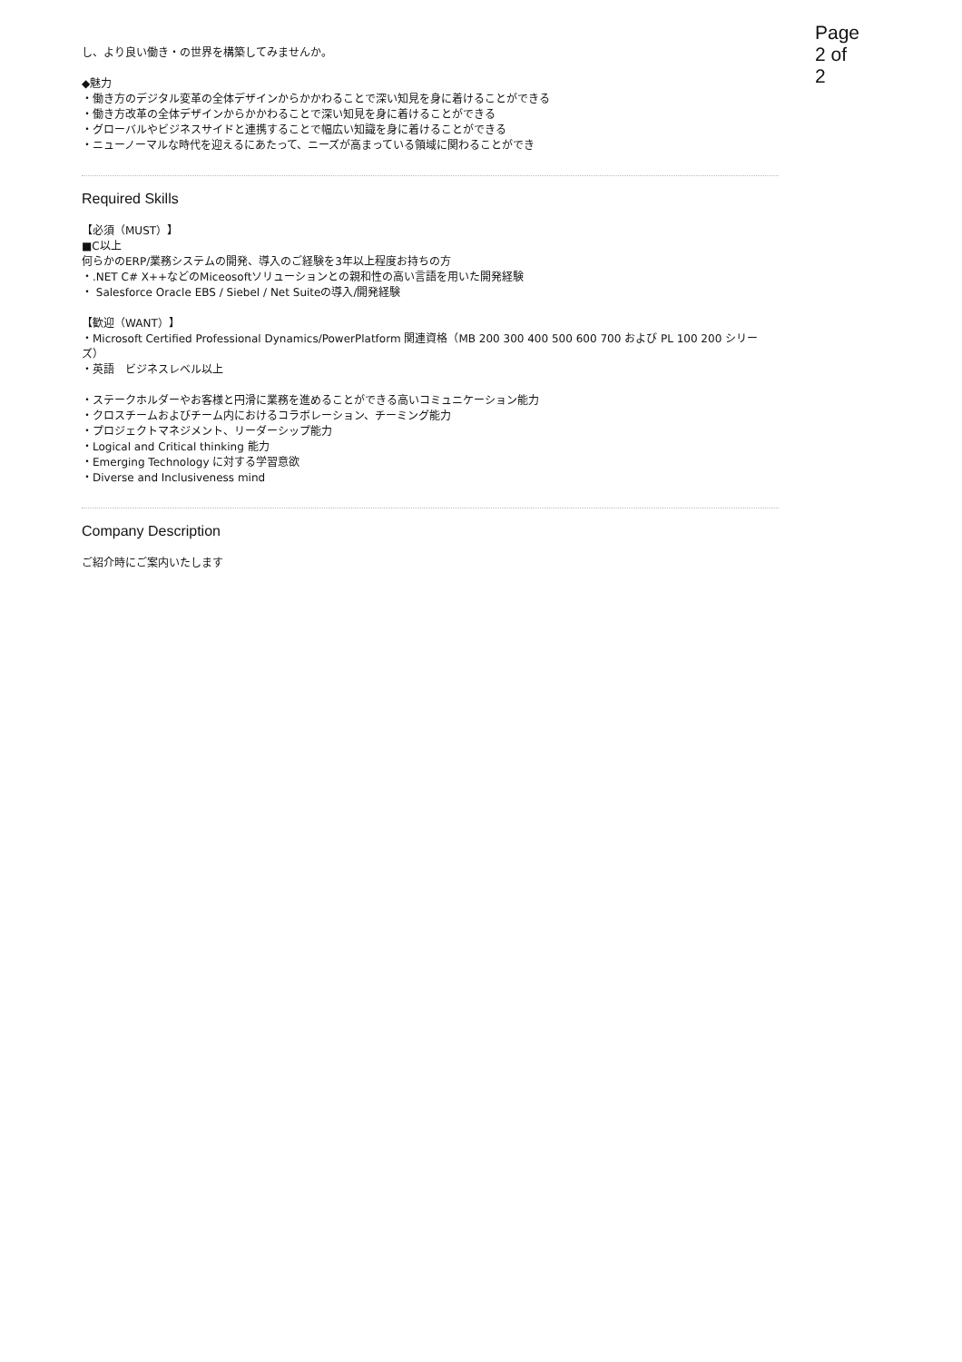Page 2 of 2
し、より良い働き・の世界を構築してみませんか。
◆魅力
・働き方のデジタル変革の全体デザインからかかわることで深い知見を身に着けることができる
・働き方改革の全体デザインからかかわることで深い知見を身に着けることができる
・グローバルやビジネスサイドと連携することで幅広い知識を身に着けることができる
・ニューノーマルな時代を迎えるにあたって、ニーズが高まっている領域に関わることができ
Required Skills
【必須（MUST）】
■C以上
何らかのERP/業務システムの開発、導入のご経験を3年以上程度お持ちの方
・.NET C# X++などのMiceosoftソリューションとの親和性の高い言語を用いた開発経験
・ Salesforce Oracle EBS / Siebel / Net Suiteの導入/開発経験
【歓迎（WANT）】
・Microsoft Certified Professional Dynamics/PowerPlatform 関連資格（MB 200 300 400 500 600 700 および PL 100 200 シリーズ）
・英語　ビジネスレベル以上
・ステークホルダーやお客様と円滑に業務を進めることができる高いコミュニケーション能力
・クロスチームおよびチーム内におけるコラボレーション、チーミング能力
・プロジェクトマネジメント、リーダーシップ能力
・Logical and Critical thinking 能力
・Emerging Technology に対する学習意欲
・Diverse and Inclusiveness mind
Company Description
ご紹介時にご案内いたします